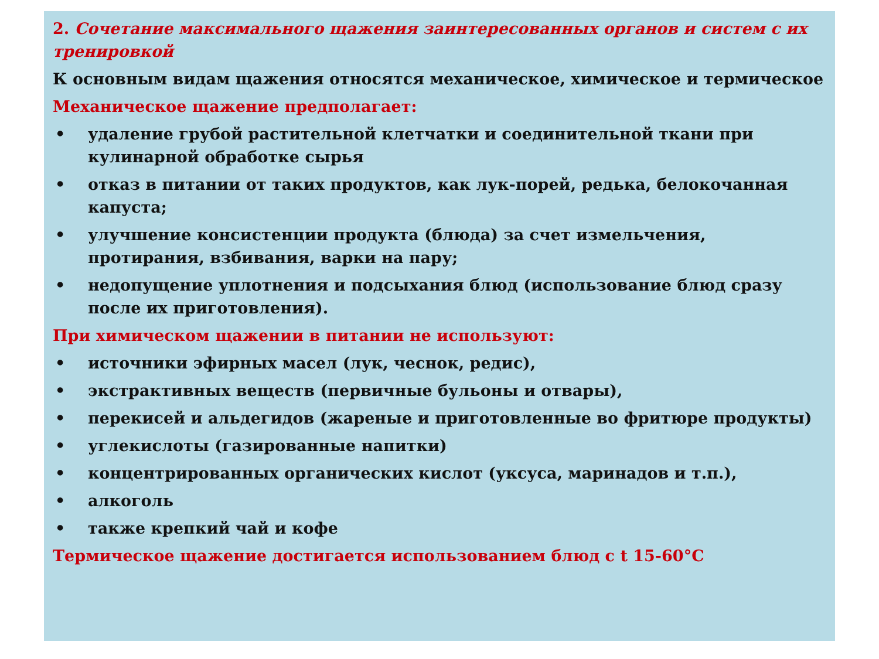2. Сочетание максимального щажения заинтересованных органов и систем с их тренировкой
К основным видам щажения относятся механическое, химическое и термическое
Механическое щажение предполагает:
• удаление грубой растительной клетчатки и соединительной ткани при кулинарной обработке сырья
• отказ в питании от таких продуктов, как лук-порей, редька, белокочанная капуста;
• улучшение консистенции продукта (блюда) за счет измельчения, протирания, взбивания, варки на пару;
• недопущение уплотнения и подсыхания блюд (использование блюд сразу после их приготовления).
При химическом щажении в питании не используют:
• источники эфирных масел (лук, чеснок, редис),
• экстрактивных веществ (первичные бульоны и отвары),
• перекисей и альдегидов (жареные и приготовленные во фритюре продукты)
• углекислоты (газированные напитки)
• концентрированных органических кислот (уксуса, маринадов и т.п.),
• алкоголь
• также крепкий чай и кофе
Термическое щажение достигается использованием блюд с t 15-60°С